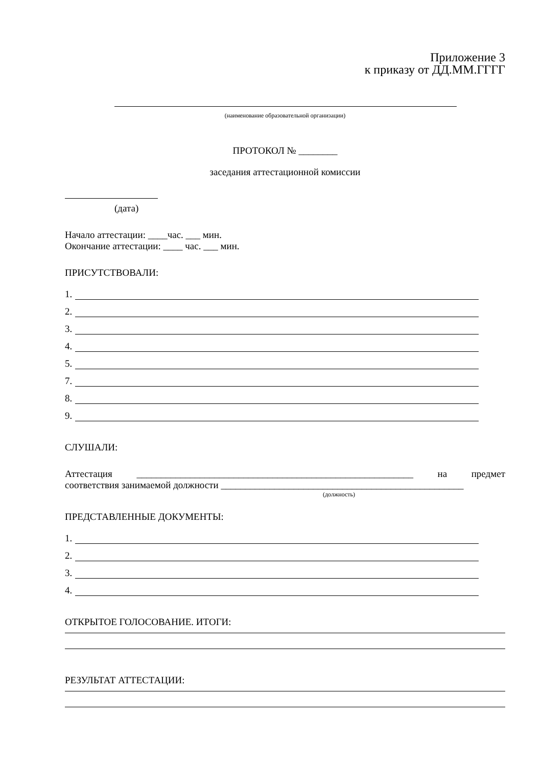Приложение 3
к приказу от ДД.ММ.ГГГГ
(наименование образовательной организации)
ПРОТОКОЛ № ________
заседания аттестационной комиссии
(дата)
Начало аттестации: ____час. ___ мин.
Окончание аттестации: ____ час. ___ мин.
ПРИСУТСТВОВАЛИ:
1.
2.
3.
4.
5.
7.
8.
9.
СЛУШАЛИ:
Аттестация _________________________________________________________ на предмет
соответствия занимаемой должности __________________________________________________
(должность)
ПРЕДСТАВЛЕННЫЕ ДОКУМЕНТЫ:
1.
2.
3.
4.
ОТКРЫТОЕ ГОЛОСОВАНИЕ. ИТОГИ:
РЕЗУЛЬТАТ АТТЕСТАЦИИ: